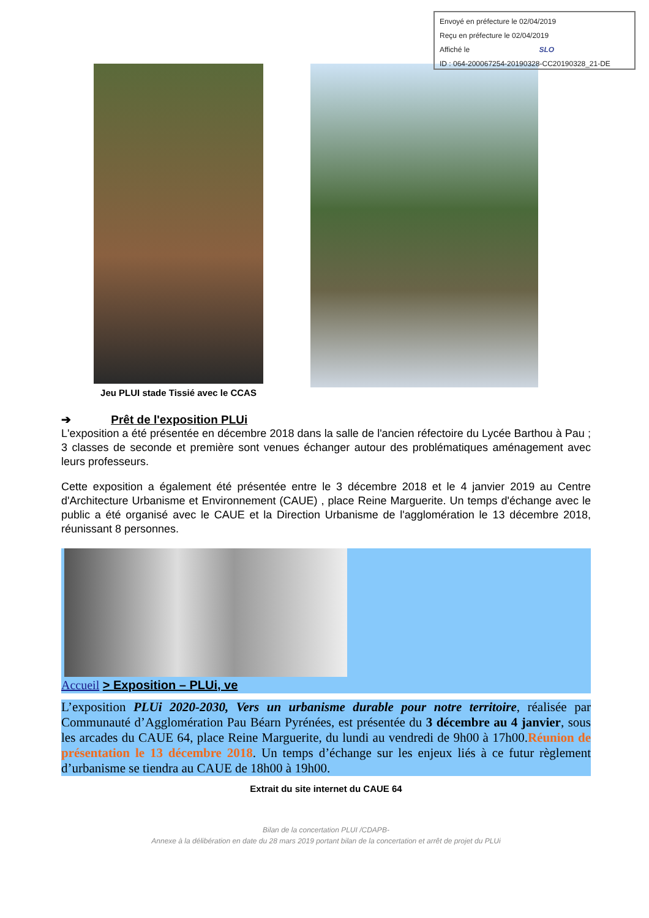Envoyé en préfecture le 02/04/2019
Reçu en préfecture le 02/04/2019
Affiché le SLO
ID : 064-200067254-20190328-CC20190328_21-DE
Jeu PLUI stade Tissié avec le CCAS
➔ Prêt de l'exposition PLUi
L'exposition a été présentée en décembre 2018 dans la salle de l'ancien réfectoire du Lycée Barthou à Pau ; 3 classes de seconde et première sont venues échanger autour des problématiques aménagement avec leurs professeurs.
Cette exposition a également été présentée entre le 3 décembre 2018 et le 4 janvier 2019 au Centre d'Architecture Urbanisme et Environnement (CAUE) , place Reine Marguerite. Un temps d'échange avec le public a été organisé avec le CAUE et la Direction Urbanisme de l'agglomération le 13 décembre 2018, réunissant 8 personnes.
Accueil > Exposition – PLUi, ve
L’exposition PLUi 2020-2030, Vers un urbanisme durable pour notre territoire, réalisée par Communauté d’Agglomération Pau Béarn Pyrénées, est présentée du 3 décembre au 4 janvier, sous les arcades du CAUE 64, place Reine Marguerite, du lundi au vendredi de 9h00 à 17h00.Réunion de présentation le 13 décembre 2018. Un temps d’échange sur les enjeux liés à ce futur règlement d’urbanisme se tiendra au CAUE de 18h00 à 19h00.
Extrait du site internet du CAUE 64
Bilan de la concertation PLUI /CDAPB-
Annexe à la délibération en date du 28 mars 2019 portant bilan de la concertation et arrêt de projet du PLUi